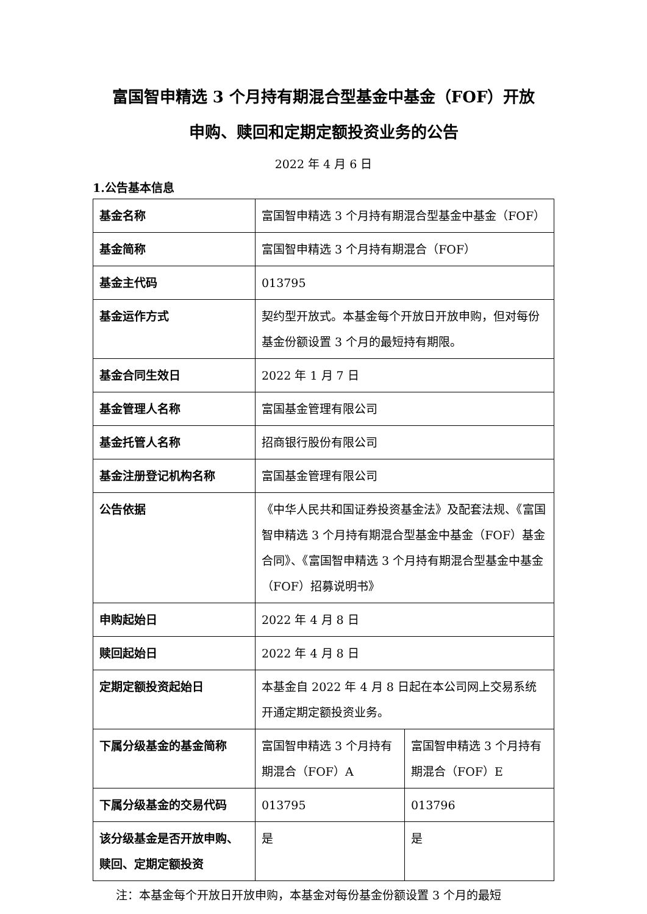富国智申精选 3 个月持有期混合型基金中基金（FOF）开放
申购、赎回和定期定额投资业务的公告
2022 年 4 月 6 日
1.公告基本信息
| 基金名称 | 富国智申精选 3 个月持有期混合型基金中基金（FOF） | |
| 基金简称 | 富国智申精选 3 个月持有期混合（FOF） | |
| 基金主代码 | 013795 | |
| 基金运作方式 | 契约型开放式。本基金每个开放日开放申购，但对每份基金份额设置 3 个月的最短持有期限。 | |
| 基金合同生效日 | 2022 年 1 月 7 日 | |
| 基金管理人名称 | 富国基金管理有限公司 | |
| 基金托管人名称 | 招商银行股份有限公司 | |
| 基金注册登记机构名称 | 富国基金管理有限公司 | |
| 公告依据 | 《中华人民共和国证券投资基金法》及配套法规、《富国智申精选 3 个月持有期混合型基金中基金（FOF）基金合同》、《富国智申精选 3 个月持有期混合型基金中基金（FOF）招募说明书》 | |
| 申购起始日 | 2022 年 4 月 8 日 | |
| 赎回起始日 | 2022 年 4 月 8 日 | |
| 定期定额投资起始日 | 本基金自 2022 年 4 月 8 日起在本公司网上交易系统开通定期定额投资业务。 | |
| 下属分级基金的基金简称 | 富国智申精选 3 个月持有期混合（FOF）A | 富国智申精选 3 个月持有期混合（FOF）E |
| 下属分级基金的交易代码 | 013795 | 013796 |
| 该分级基金是否开放申购、赎回、定期定额投资 | 是 | 是 |
注：本基金每个开放日开放申购，本基金对每份基金份额设置 3 个月的最短